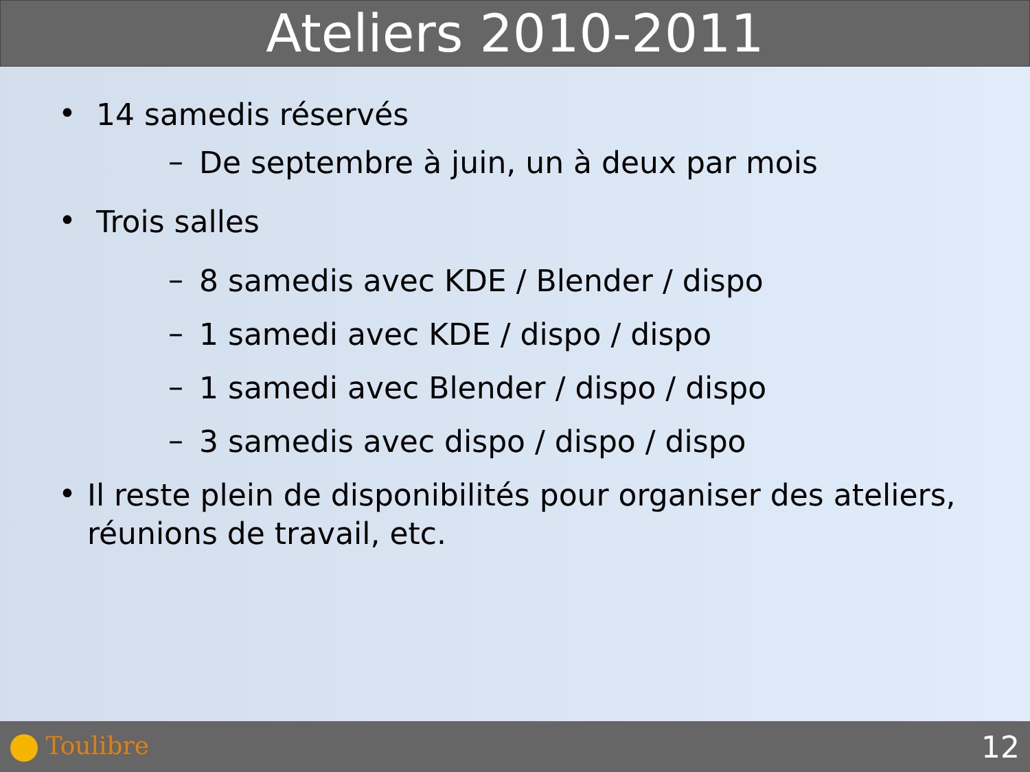Ateliers 2010-2011
•
14 samedis réservés
–
De septembre à juin, un à deux par mois
•
Trois salles
–
8 samedis avec KDE / Blender / dispo
–
1 samedi avec KDE / dispo / dispo
–
1 samedi avec Blender / dispo / dispo
–
3 samedis avec dispo / dispo / dispo
•
Il reste plein de disponibilités pour organiser des ateliers, réunions de travail, etc.
Toulibre
12